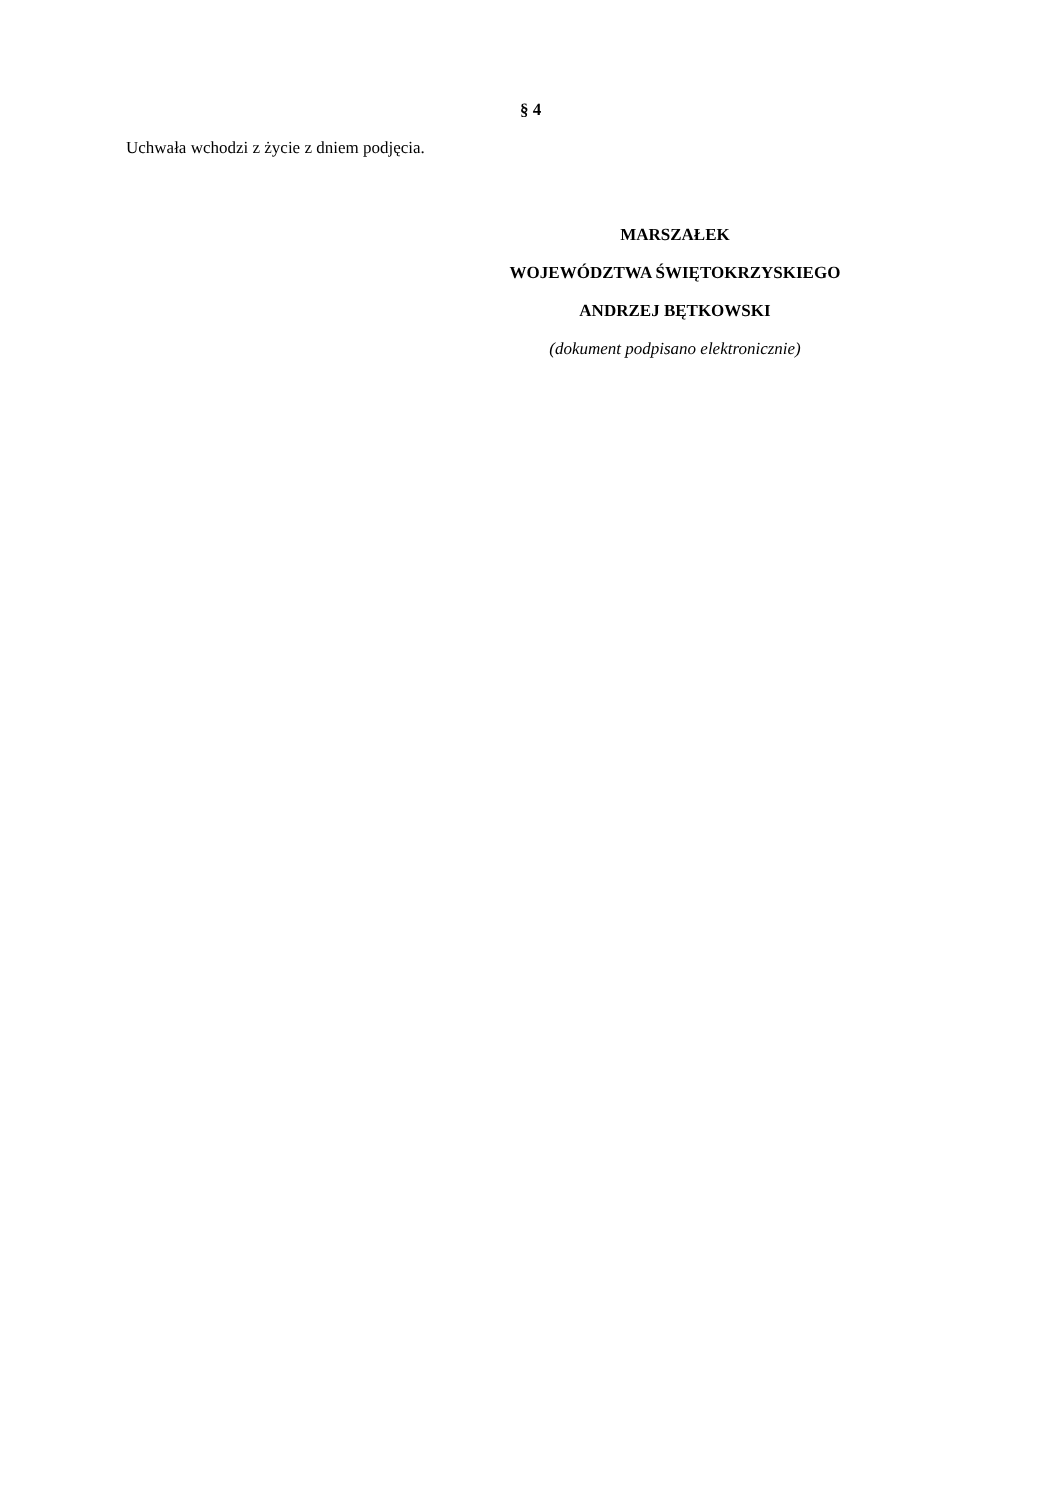§ 4
Uchwała wchodzi z życie z dniem podjęcia.
MARSZAŁEK
WOJEWÓDZTWA ŚWIĘTOKRZYSKIEGO
ANDRZEJ BĘTKOWSKI
(dokument podpisano elektronicznie)